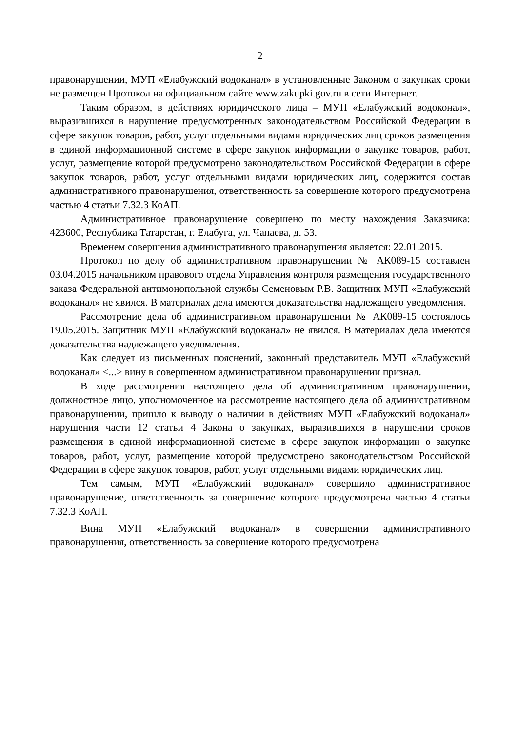2
правонарушении, МУП «Елабужский водоканал» в установленные Законом о закупках сроки не размещен Протокол на официальном сайте www.zakupki.gov.ru в сети Интернет.
Таким образом, в действиях юридического лица – МУП «Елабужский водоконал», выразившихся в нарушение предусмотренных законодательством Российской Федерации в сфере закупок товаров, работ, услуг отдельными видами юридических лиц сроков размещения в единой информационной системе в сфере закупок информации о закупке товаров, работ, услуг, размещение которой предусмотрено законодательством Российской Федерации в сфере закупок товаров, работ, услуг отдельными видами юридических лиц, содержится состав административного правонарушения, ответственность за совершение которого предусмотрена частью 4 статьи 7.32.3 КоАП.
Административное правонарушение совершено по месту нахождения Заказчика: 423600, Республика Татарстан, г. Елабуга, ул. Чапаева, д. 53.
Временем совершения административного правонарушения является: 22.01.2015.
Протокол по делу об административном правонарушении № АК089-15 составлен 03.04.2015 начальником правового отдела Управления контроля размещения государственного заказа Федеральной антимонопольной службы Семеновым Р.В. Защитник МУП «Елабужский водоканал» не явился. В материалах дела имеются доказательства надлежащего уведомления.
Рассмотрение дела об административном правонарушении № АК089-15 состоялось 19.05.2015. Защитник МУП «Елабужский водоканал» не явился. В материалах дела имеются доказательства надлежащего уведомления.
Как следует из письменных пояснений, законный представитель МУП «Елабужский водоканал» <...> вину в совершенном административном правонарушении признал.
В ходе рассмотрения настоящего дела об административном правонарушении, должностное лицо, уполномоченное на рассмотрение настоящего дела об административном правонарушении, пришло к выводу о наличии в действиях МУП «Елабужский водоканал» нарушения части 12 статьи 4 Закона о закупках, выразившихся в нарушении сроков размещения в единой информационной системе в сфере закупок информации о закупке товаров, работ, услуг, размещение которой предусмотрено законодательством Российской Федерации в сфере закупок товаров, работ, услуг отдельными видами юридических лиц.
Тем самым, МУП «Елабужский водоканал» совершило административное правонарушение, ответственность за совершение которого предусмотрена частью 4 статьи 7.32.3 КоАП.
Вина МУП «Елабужский водоканал» в совершении административного правонарушения, ответственность за совершение которого предусмотрена